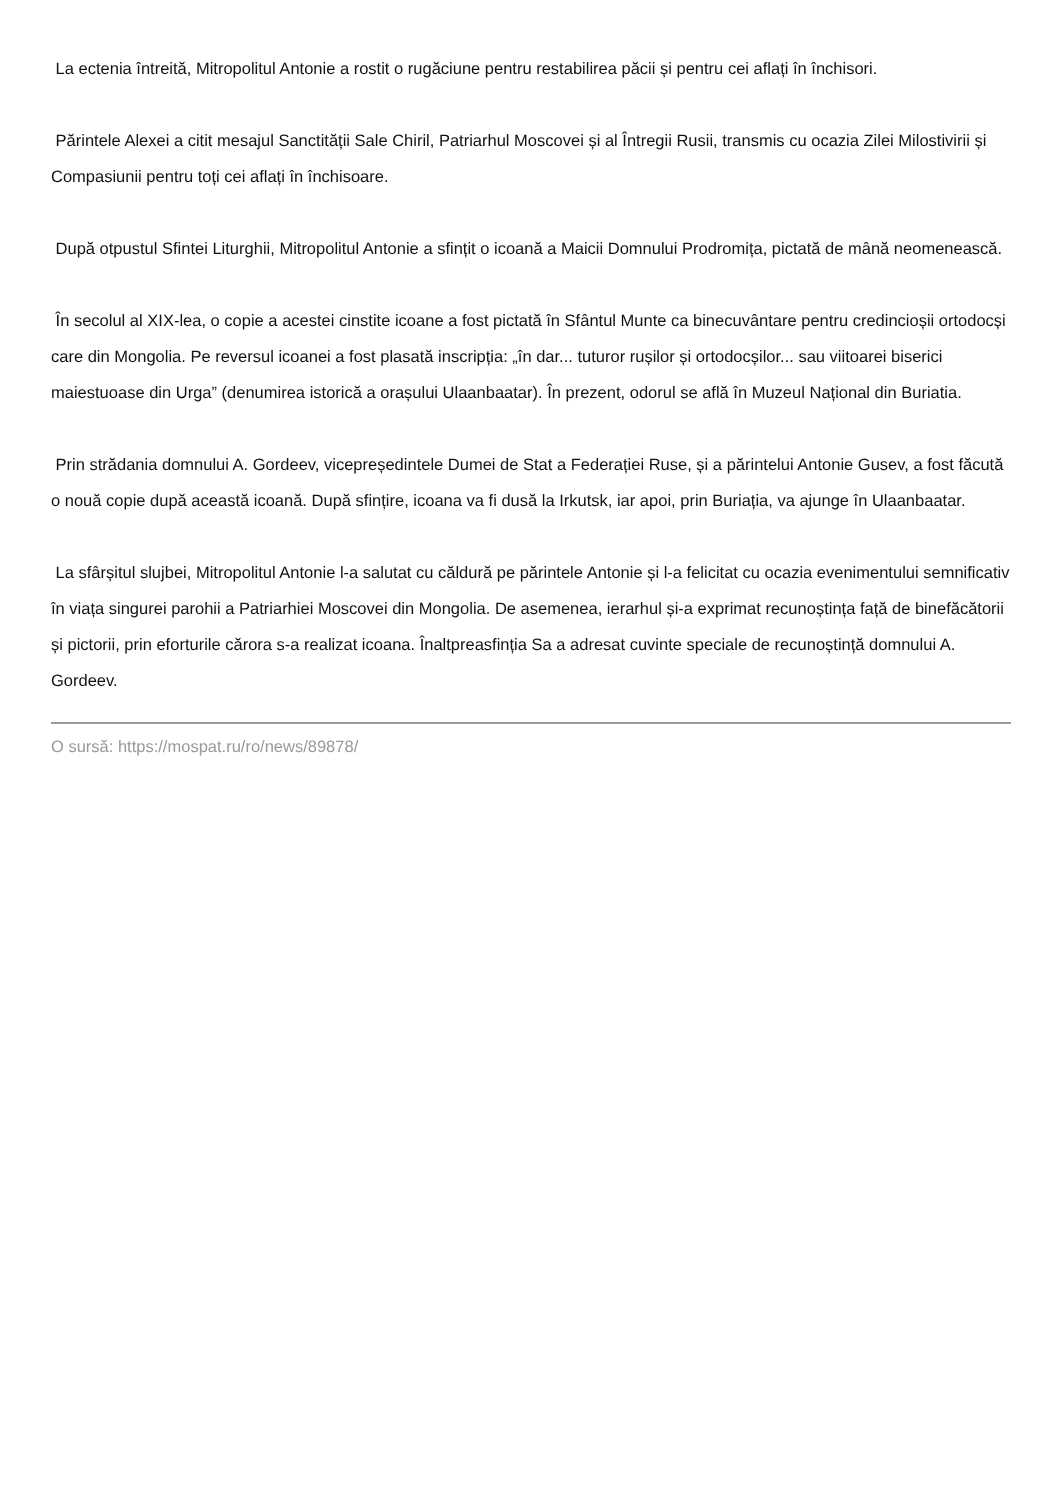La ectenia întreită, Mitropolitul Antonie a rostit o rugăciune pentru restabilirea păcii și pentru cei aflați în închisori.
Părintele Alexei a citit mesajul Sanctității Sale Chiril, Patriarhul Moscovei și al Întregii Rusii, transmis cu ocazia Zilei Milostivirii și Compasiunii pentru toți cei aflați în închisoare.
După otpustul Sfintei Liturghii, Mitropolitul Antonie a sfințit o icoană a Maicii Domnului Prodromița, pictată de mână neomenească.
În secolul al XIX-lea, o copie a acestei cinstite icoane a fost pictată în Sfântul Munte ca binecuvântare pentru credincioșii ortodocși care din Mongolia. Pe reversul icoanei a fost plasată inscripția: „în dar... tuturor rușilor și ortodocșilor... sau viitoarei biserici maiestuoase din Urga” (denumirea istorică a orașului Ulaanbaatar). În prezent, odorul se află în Muzeul Național din Buriatia.
Prin strădania domnului A. Gordeev, vicepreședintele Dumei de Stat a Federației Ruse, și a părintelui Antonie Gusev, a fost făcută o nouă copie după această icoană. După sfințire, icoana va fi dusă la Irkutsk, iar apoi, prin Buriația, va ajunge în Ulaanbaatar.
La sfârșitul slujbei, Mitropolitul Antonie l-a salutat cu căldură pe părintele Antonie și l-a felicitat cu ocazia evenimentului semnificativ în viața singurei parohii a Patriarhiei Moscovei din Mongolia. De asemenea, ierarhul și-a exprimat recunoștința față de binefăcătorii și pictorii, prin eforturile cărora s-a realizat icoana. Înaltpreasfinția Sa a adresat cuvinte speciale de recunoștință domnului A. Gordeev.
O sursă: https://mospat.ru/ro/news/89878/